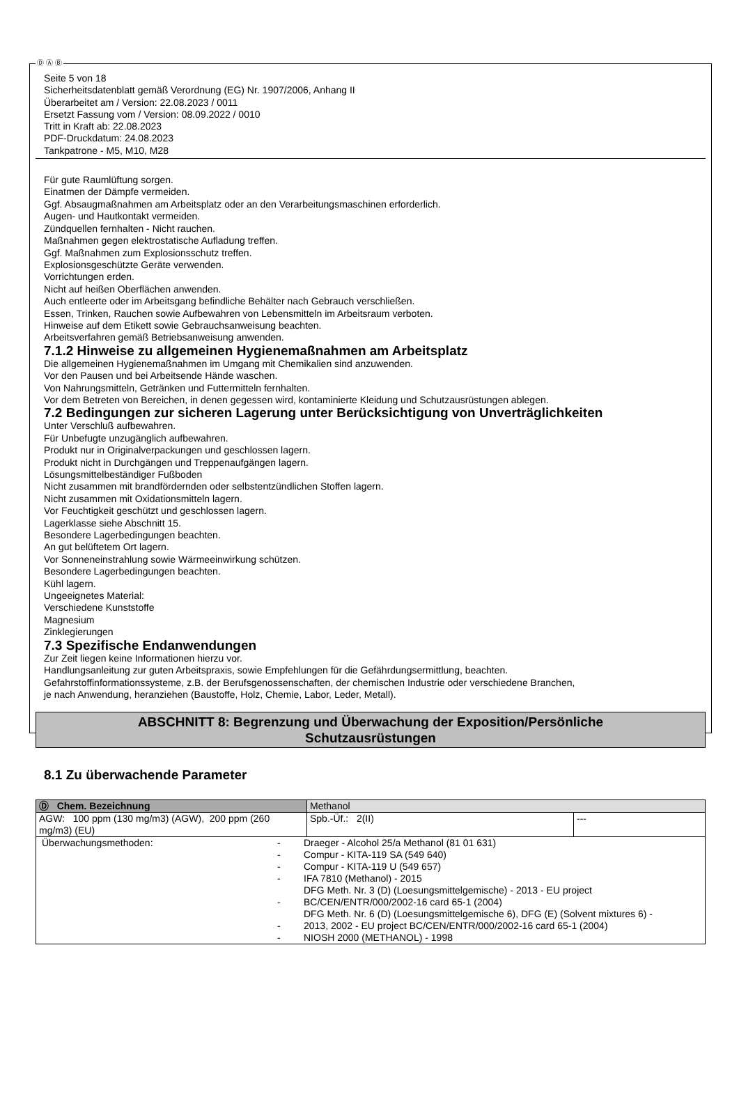Ⓓ Ⓐ Ⓑ
Seite 5 von 18
Sicherheitsdatenblatt gemäß Verordnung (EG) Nr. 1907/2006, Anhang II
Überarbeitet am / Version: 22.08.2023 / 0011
Ersetzt Fassung vom / Version: 08.09.2022 / 0010
Tritt in Kraft ab: 22.08.2023
PDF-Druckdatum: 24.08.2023
Tankpatrone - M5, M10, M28
Für gute Raumlüftung sorgen.
Einatmen der Dämpfe vermeiden.
Ggf. Absaugmaßnahmen am Arbeitsplatz oder an den Verarbeitungsmaschinen erforderlich.
Augen- und Hautkontakt vermeiden.
Zündquellen fernhalten - Nicht rauchen.
Maßnahmen gegen elektrostatische Aufladung treffen.
Ggf. Maßnahmen zum Explosionsschutz treffen.
Explosionsgeschützte Geräte verwenden.
Vorrichtungen erden.
Nicht auf heißen Oberflächen anwenden.
Auch entleerte oder im Arbeitsgang befindliche Behälter nach Gebrauch verschließen.
Essen, Trinken, Rauchen sowie Aufbewahren von Lebensmitteln im Arbeitsraum verboten.
Hinweise auf dem Etikett sowie Gebrauchsanweisung beachten.
Arbeitsverfahren gemäß Betriebsanweisung anwenden.
7.1.2 Hinweise zu allgemeinen Hygienemaßnahmen am Arbeitsplatz
Die allgemeinen Hygienemaßnahmen im Umgang mit Chemikalien sind anzuwenden.
Vor den Pausen und bei Arbeitsende Hände waschen.
Von Nahrungsmitteln, Getränken und Futtermitteln fernhalten.
Vor dem Betreten von Bereichen, in denen gegessen wird, kontaminierte Kleidung und Schutzausrüstungen ablegen.
7.2 Bedingungen zur sicheren Lagerung unter Berücksichtigung von Unverträglichkeiten
Unter Verschluß aufbewahren.
Für Unbefugte unzugänglich aufbewahren.
Produkt nur in Originalverpackungen und geschlossen lagern.
Produkt nicht in Durchgängen und Treppenaufgängen lagern.
Lösungsmittelbeständiger Fußboden
Nicht zusammen mit brandfördernden oder selbstentzündlichen Stoffen lagern.
Nicht zusammen mit Oxidationsmitteln lagern.
Vor Feuchtigkeit geschützt und geschlossen lagern.
Lagerklasse siehe Abschnitt 15.
Besondere Lagerbedingungen beachten.
An gut belüftetem Ort lagern.
Vor Sonneneinstrahlung sowie Wärmeeinwirkung schützen.
Besondere Lagerbedingungen beachten.
Kühl lagern.
Ungeeignetes Material:
Verschiedene Kunststoffe
Magnesium
Zinklegierungen
7.3 Spezifische Endanwendungen
Zur Zeit liegen keine Informationen hierzu vor.
Handlungsanleitung zur guten Arbeitspraxis, sowie Empfehlungen für die Gefährdungsermittlung, beachten.
Gefahrstoffinformationssysteme, z.B. der Berufsgenossenschaften, der chemischen Industrie oder verschiedene Branchen,
je nach Anwendung, heranziehen (Baustoffe, Holz, Chemie, Labor, Leder, Metall).
ABSCHNITT 8: Begrenzung und Überwachung der Exposition/Persönliche
Schutzausrüstungen
8.1 Zu überwachende Parameter
| Ⓓ Chem. Bezeichnung | Methanol | |
| AGW: 100 ppm (130 mg/m3) (AGW), 200 ppm (260 mg/m3) (EU) | Spb.-Üf.: 2(II) | --- |
| / Überwachungsmethoden: / - - - - - - - / Draeger - Alcohol 25/a Methanol (81 01 631) Compur - KITA-119 SA (549 640) Compur - KITA-119 U (549 657) IFA 7810 (Methanol) - 2015 DFG Meth. Nr. 3 (D) (Loesungsmittelgemische) - 2013 - EU project BC/CEN/ENTR/000/2002-16 card 65-1 (2004) DFG Meth. Nr. 6 (D) (Loesungsmittelgemische 6), DFG (E) (Solvent mixtures 6) - 2013, 2002 - EU project BC/CEN/ENTR/000/2002-16 card 65-1 (2004) NIOSH 2000 (METHANOL) - 1998 / | | |